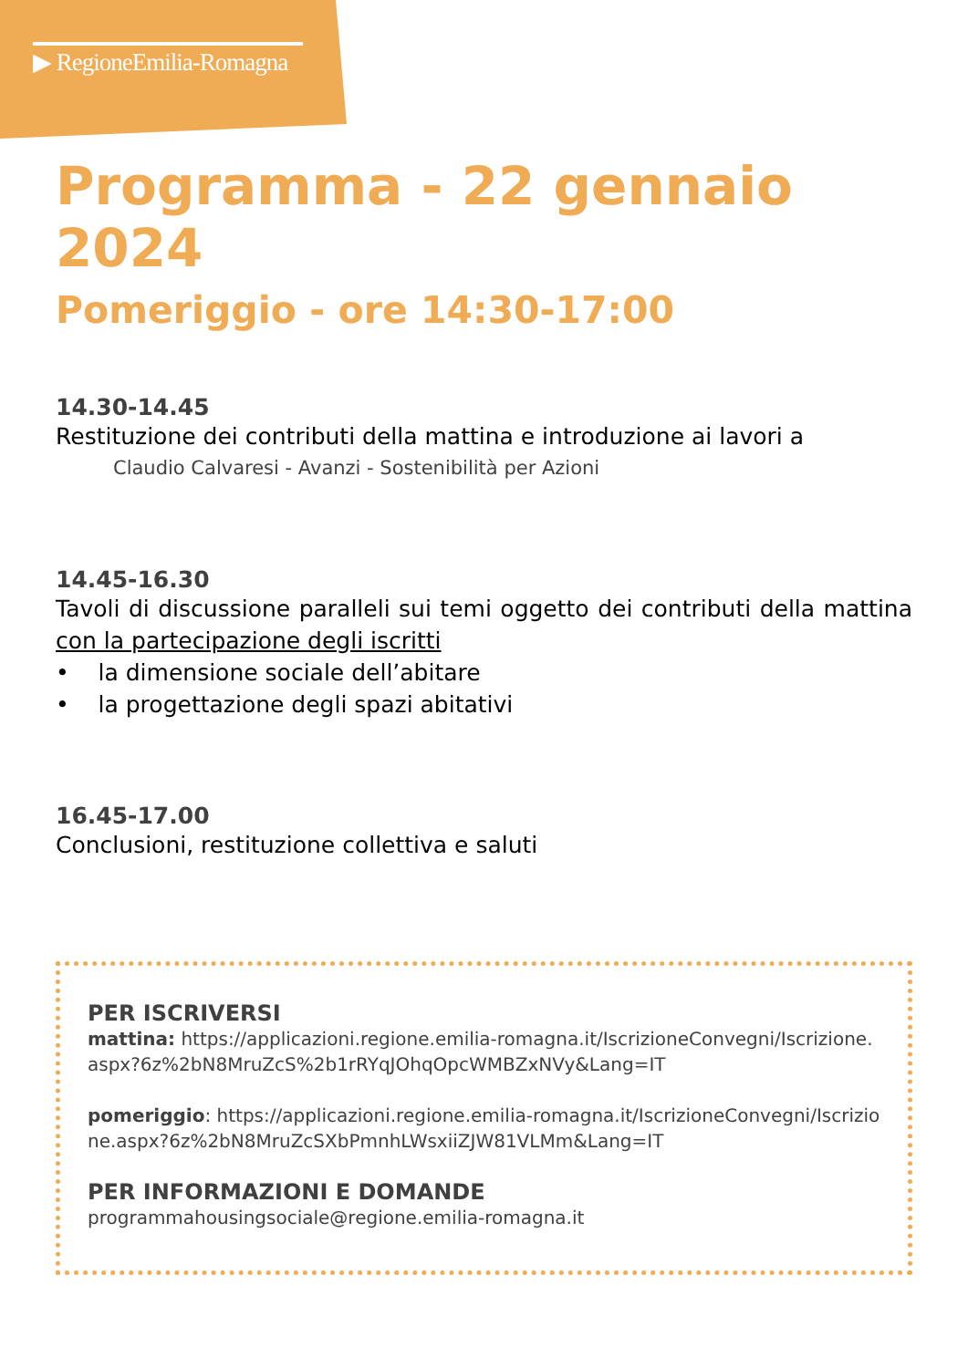▶ RegioneEmilia-Romagna
Programma - 22 gennaio 2024
Pomeriggio - ore 14:30-17:00
14.30-14.45
Restituzione dei contributi della mattina e introduzione ai lavori a
Claudio Calvaresi - Avanzi - Sostenibilità per Azioni
14.45-16.30
Tavoli di discussione paralleli sui temi oggetto dei contributi della mattina con la partecipazione degli iscritti
• la dimensione sociale dell’abitare
• la progettazione degli spazi abitativi
16.45-17.00
Conclusioni, restituzione collettiva e saluti
PER ISCRIVERSI
mattina: https://applicazioni.regione.emilia-romagna.it/IscrizioneConvegni/Iscrizione.aspx?6z%2bN8MruZcS%2b1rRYqJOhqOpcWMBZxNVy&Lang=IT
pomeriggio: https://applicazioni.regione.emilia-romagna.it/IscrizioneConvegni/Iscrizione.aspx?6z%2bN8MruZcSXbPmnhLWsxiiZJW81VLMm&Lang=IT
PER INFORMAZIONI E DOMANDE
programmahousingsociale@regione.emilia-romagna.it